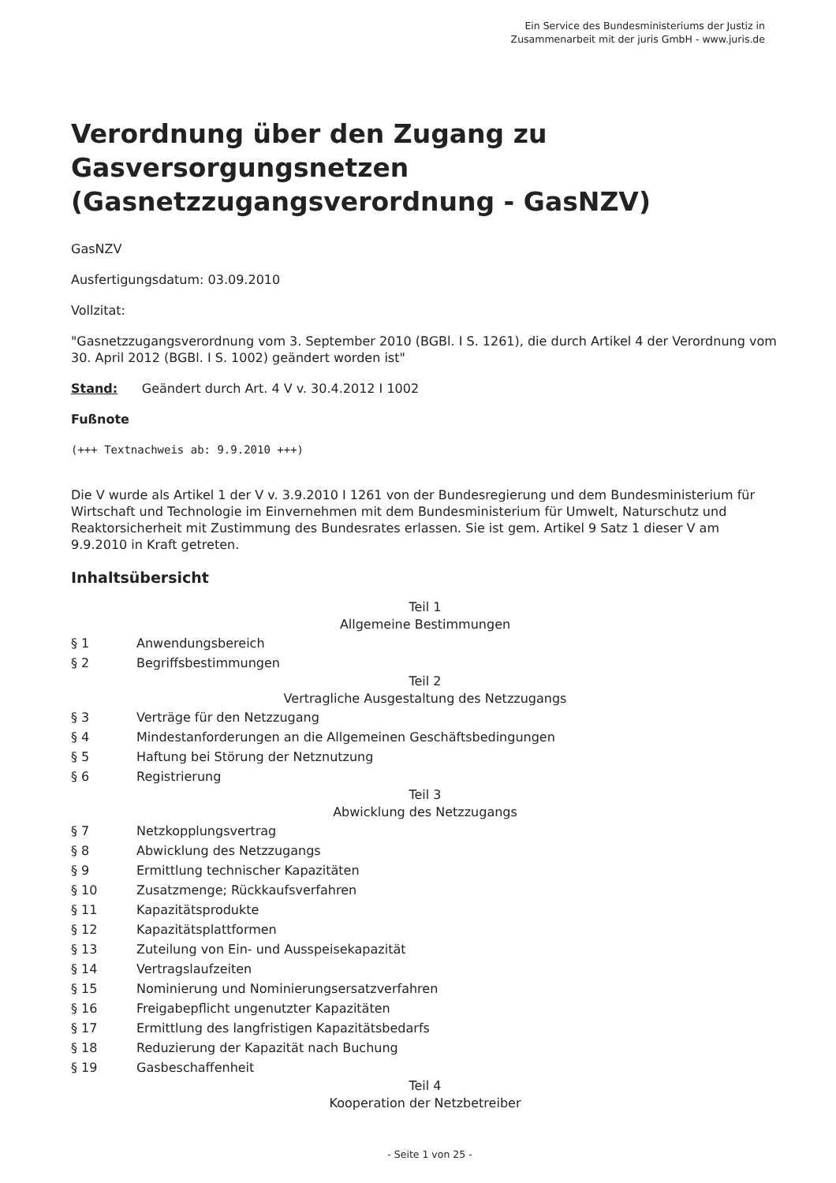Ein Service des Bundesministeriums der Justiz in
Zusammenarbeit mit der juris GmbH - www.juris.de
Verordnung über den Zugang zu Gasversorgungsnetzen (Gasnetzzugangsverordnung - GasNZV)
GasNZV
Ausfertigungsdatum: 03.09.2010
Vollzitat:
"Gasnetzzugangsverordnung vom 3. September 2010 (BGBl. I S. 1261), die durch Artikel 4 der Verordnung vom 30. April 2012 (BGBl. I S. 1002) geändert worden ist"
Stand: Geändert durch Art. 4 V v. 30.4.2012 I 1002
Fußnote
(+++ Textnachweis ab: 9.9.2010 +++)
Die V wurde als Artikel 1 der V v. 3.9.2010 I 1261 von der Bundesregierung und dem Bundesministerium für Wirtschaft und Technologie im Einvernehmen mit dem Bundesministerium für Umwelt, Naturschutz und Reaktorsicherheit mit Zustimmung des Bundesrates erlassen. Sie ist gem. Artikel 9 Satz 1 dieser V am 9.9.2010 in Kraft getreten.
Inhaltsübersicht
| Teil 1 Allgemeine Bestimmungen | |
| § 1 | Anwendungsbereich |
| § 2 | Begriffsbestimmungen |
| Teil 2 Vertragliche Ausgestaltung des Netzzugangs | |
| § 3 | Verträge für den Netzzugang |
| § 4 | Mindestanforderungen an die Allgemeinen Geschäftsbedingungen |
| § 5 | Haftung bei Störung der Netznutzung |
| § 6 | Registrierung |
| Teil 3 Abwicklung des Netzzugangs | |
| § 7 | Netzkopplungsvertrag |
| § 8 | Abwicklung des Netzzugangs |
| § 9 | Ermittlung technischer Kapazitäten |
| § 10 | Zusatzmenge; Rückkaufsverfahren |
| § 11 | Kapazitätsprodukte |
| § 12 | Kapazitätsplattformen |
| § 13 | Zuteilung von Ein- und Ausspeisekapazität |
| § 14 | Vertragslaufzeiten |
| § 15 | Nominierung und Nominierungsersatzverfahren |
| § 16 | Freigabepflicht ungenutzter Kapazitäten |
| § 17 | Ermittlung des langfristigen Kapazitätsbedarfs |
| § 18 | Reduzierung der Kapazität nach Buchung |
| § 19 | Gasbeschaffenheit |
| Teil 4 Kooperation der Netzbetreiber | |
- Seite 1 von 25 -